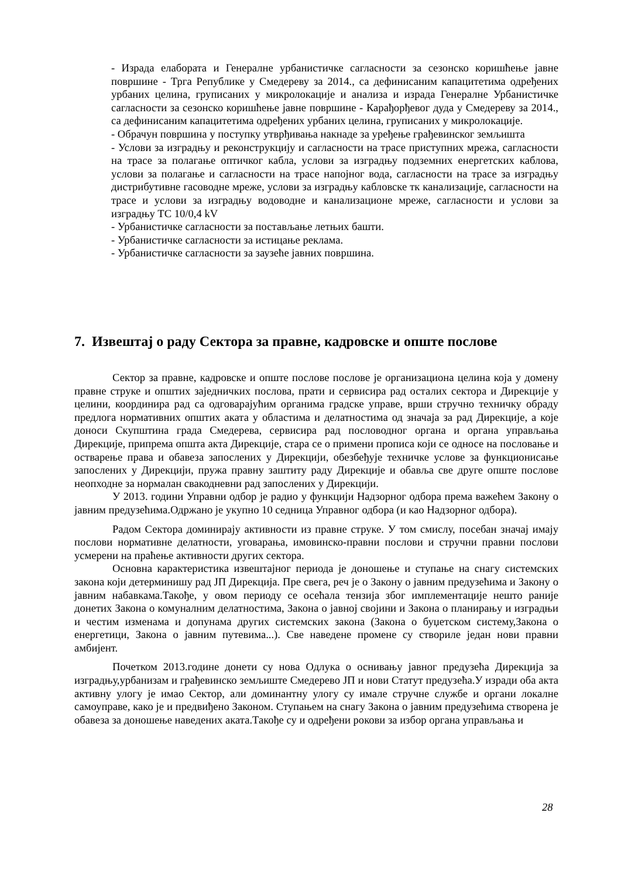- Израда елабората и Генералне урбанистичке сагласности за сезонско коришћење јавне површине - Трга Републике у Смедереву за 2014., са дефинисаним капацитетима одређених урбаних целина, груписаних у микролокације и анализа и израда Генералне Урбанистичке сагласности за сезонско коришћење јавне површине - Карађорђевог дуда у Смедереву за 2014., са дефинисаним капацитетима одређених урбаних целина, груписаних у микролокације.
- Обрачун површина у поступку утврђивања накнаде за уређење грађевинског земљишта
- Услови за изградњу и реконструкцију и сагласности на трасе приступних мрежа, сагласности на трасе за полагање оптичког кабла, услови за изградњу подземних енергетских каблова, услови за полагање и сагласности на трасе напојног вода, сагласности на трасе за изградњу дистрибутивне гасоводне мреже, услови за изградњу кабловске тк канализације, сагласности на трасе и услови за изградњу водоводне и канализационе мреже, сагласности и услови за изградњу ТС 10/0,4 kV
- Урбанистичке сагласности за постављање летњих башти.
- Урбанистичке сагласности за истицање реклама.
- Урбанистичке сагласности за заузеће јавних површина.
7. Извештај о раду Сектора за правне, кадровске и опште послове
Сектор за правне, кадровске и опште послове послове је организациона целина која у домену правне струке и општих заједничких послова, прати и сервисира рад осталих сектора и Дирекције у целини, координира рад са одговарајућим органима градске управе, врши стручно техничку обраду предлога нормативних општих аката у областима и делатностима од значаја за рад Дирекције, а које доноси Скупштина града Смедерева, сервисира рад пословодног органа и органа управљања Дирекције, припрема општа акта Дирекције, стара се о примени прописа који се односе на пословање и остварење права и обавеза запослених у Дирекцији, обезбеђује техничке услове за функционисање запослених у Дирекцији, пружа правну заштиту раду Дирекције и обавља све друге опште послове неопходне за нормалан свакодневни рад запослених у Дирекцији.
У 2013. години Управни одбор је радио у функцији Надзорног одбора према важећем Закону о јавним предузећима.Одржано је укупно 10 седница Управног одбора (и као Надзорног одбора).
Радом Сектора доминирају активности из правне струке. У том смислу, посебан значај имају послови нормативне делатности, уговарања, имовинско-правни послови и стручни правни послови усмерени на праћење активности других сектора.
Основна карактеристика извештајног периода је доношење и ступање на снагу системских закона који детерминишу рад ЈП Дирекција. Пре свега, реч је о Закону о јавним предузећима и Закону о јавним набавкама.Такође, у овом периоду се осећала тензија због имплементације нешто раније донетих Закона о комуналним делатностима, Закона о јавној својини и Закона о планирању и изградњи и честим изменама и допунама других системских закона (Закона о буџетском систему,Закона о енергетици, Закона о јавним путевима...). Све наведене промене су створиле један нови правни амбијент.
Почетком 2013.године донети су нова Одлука о оснивању јавног предузећа Дирекција за изградњу,урбанизам и грађевинско земљиште Смедерево ЈП и нови Статут предузећа.У изради оба акта активну улогу је имао Сектор, али доминантну улогу су имале стручне службе и органи локалне самоуправе, како је и предвиђено Законом. Ступањем на снагу Закона о јавним предузећима створена је обавеза за доношење наведених аката.Такође су и одређени рокови за избор органа управљања и
28